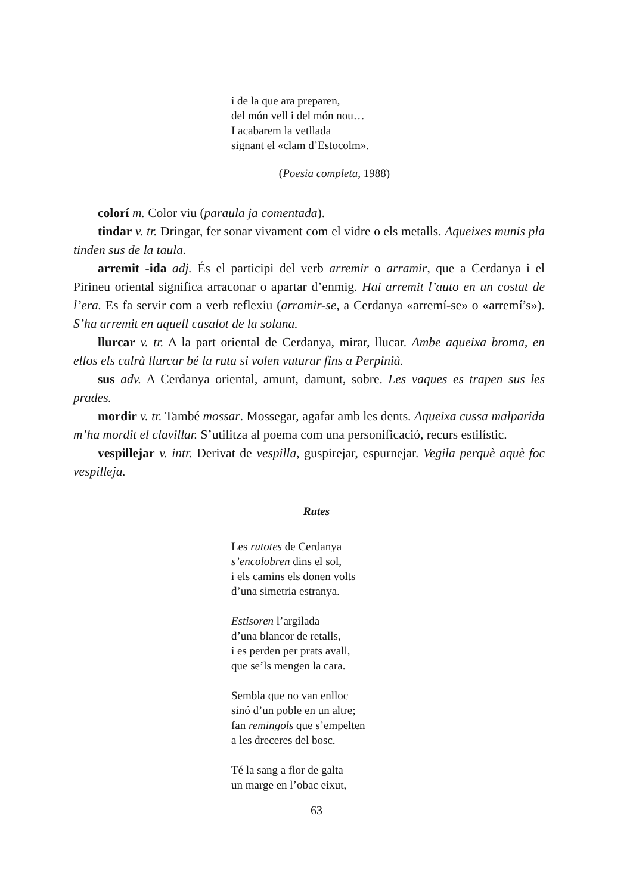i de la que ara preparen,
del món vell i del món nou…
I acabarem la vetllada
signant el «clam d’Estocolm».
(Poesia completa, 1988)
colorí m. Color viu (paraula ja comentada).
tindar v. tr. Dringar, fer sonar vivament com el vidre o els metalls. Aqueixes munis pla tinden sus de la taula.
arremit -ida adj. És el participi del verb arremir o arramir, que a Cerdanya i el Pirineu oriental significa arraconar o apartar d’enmig. Hai arremit l’auto en un costat de l’era. Es fa servir com a verb reflexiu (arramir-se, a Cerdanya «arremí-se» o «arremí’s»). S’ha arremit en aquell casalot de la solana.
llurcar v. tr. A la part oriental de Cerdanya, mirar, llucar. Ambe aqueixa broma, en ellos els calrà llurcar bé la ruta si volen vuturar fins a Perpinià.
sus adv. A Cerdanya oriental, amunt, damunt, sobre. Les vaques es trapen sus les prades.
mordir v. tr. També mossar. Mossegar, agafar amb les dents. Aqueixa cussa malparida m’ha mordit el clavillar. S’utilitza al poema com una personificació, recurs estilístic.
vespillejar v. intr. Derivat de vespilla, guspirejar, espurnejar. Vegila perquè aquè foc vespilleja.
Rutes
Les rutotes de Cerdanya
s’encolobren dins el sol,
i els camins els donen volts
d’una simetria estranya.
Estisoren l’argilada
d’una blancor de retalls,
i es perden per prats avall,
que se’ls mengen la cara.
Sembla que no van enlloc
sinó d’un poble en un altre;
fan remingols que s’empelten
a les dreceres del bosc.
Té la sang a flor de galta
un marge en l’obac eixut,
63